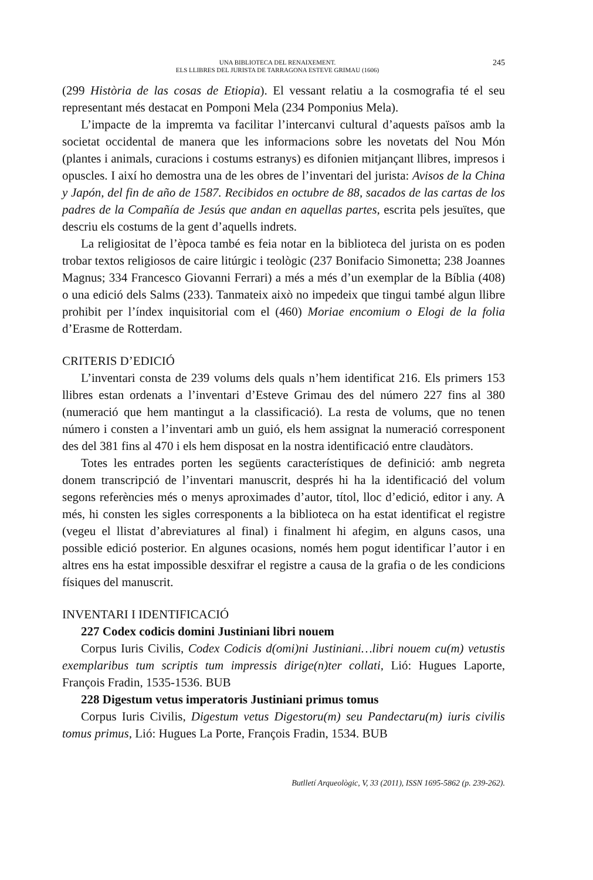UNA BIBLIOTECA DEL RENAIXEMENT.
ELS LLIBRES DEL JURISTA DE TARRAGONA ESTEVE GRIMAU (1606)
245
(299 Història de las cosas de Etiopia). El vessant relatiu a la cosmografia té el seu representant més destacat en Pomponi Mela (234 Pomponius Mela).
L’impacte de la impremta va facilitar l’intercanvi cultural d’aquests països amb la societat occidental de manera que les informacions sobre les novetats del Nou Món (plantes i animals, curacions i costums estranys) es difonien mitjançant llibres, impresos i opuscles. I així ho demostra una de les obres de l’inventari del jurista: Avisos de la China y Japón, del fin de año de 1587. Recibidos en octubre de 88, sacados de las cartas de los padres de la Compañía de Jesús que andan en aquellas partes, escrita pels jesuïtes, que descriu els costums de la gent d’aquells indrets.
La religiositat de l’època també es feia notar en la biblioteca del jurista on es poden trobar textos religiosos de caire litúrgic i teològic (237 Bonifacio Simonetta; 238 Joannes Magnus; 334 Francesco Giovanni Ferrari) a més a més d’un exemplar de la Bíblia (408) o una edició dels Salms (233). Tanmateix això no impedeix que tingui també algun llibre prohibit per l’índex inquisitorial com el (460) Moriae encomium o Elogi de la folia d’Erasme de Rotterdam.
CRITERIS D’EDICIÓ
L’inventari consta de 239 volums dels quals n’hem identificat 216. Els primers 153 llibres estan ordenats a l’inventari d’Esteve Grimau des del número 227 fins al 380 (numeració que hem mantingut a la classificació). La resta de volums, que no tenen número i consten a l’inventari amb un guió, els hem assignat la numeració corresponent des del 381 fins al 470 i els hem disposat en la nostra identificació entre claudàtors.
Totes les entrades porten les següents característiques de definició: amb negreta donem transcripció de l’inventari manuscrit, després hi ha la identificació del volum segons referències més o menys aproximades d’autor, títol, lloc d’edició, editor i any. A més, hi consten les sigles corresponents a la biblioteca on ha estat identificat el registre (vegeu el llistat d’abreviatures al final) i finalment hi afegim, en alguns casos, una possible edició posterior. En algunes ocasions, només hem pogut identificar l’autor i en altres ens ha estat impossible desxifrar el registre a causa de la grafia o de les condicions físiques del manuscrit.
INVENTARI I IDENTIFICACIÓ
227 Codex codicis domini Justiniani libri nouem
Corpus Iuris Civilis, Codex Codicis d(omi)ni Justiniani…libri nouem cu(m) vetustis exemplaribus tum scriptis tum impressis dirige(n)ter collati, Lió: Hugues Laporte, François Fradin, 1535-1536. BUB
228 Digestum vetus imperatoris Justiniani primus tomus
Corpus Iuris Civilis, Digestum vetus Digestoru(m) seu Pandectaru(m) iuris civilis tomus primus, Lió: Hugues La Porte, François Fradin, 1534. BUB
Butlletí Arqueològic, V, 33 (2011), ISSN 1695-5862 (p. 239-262).